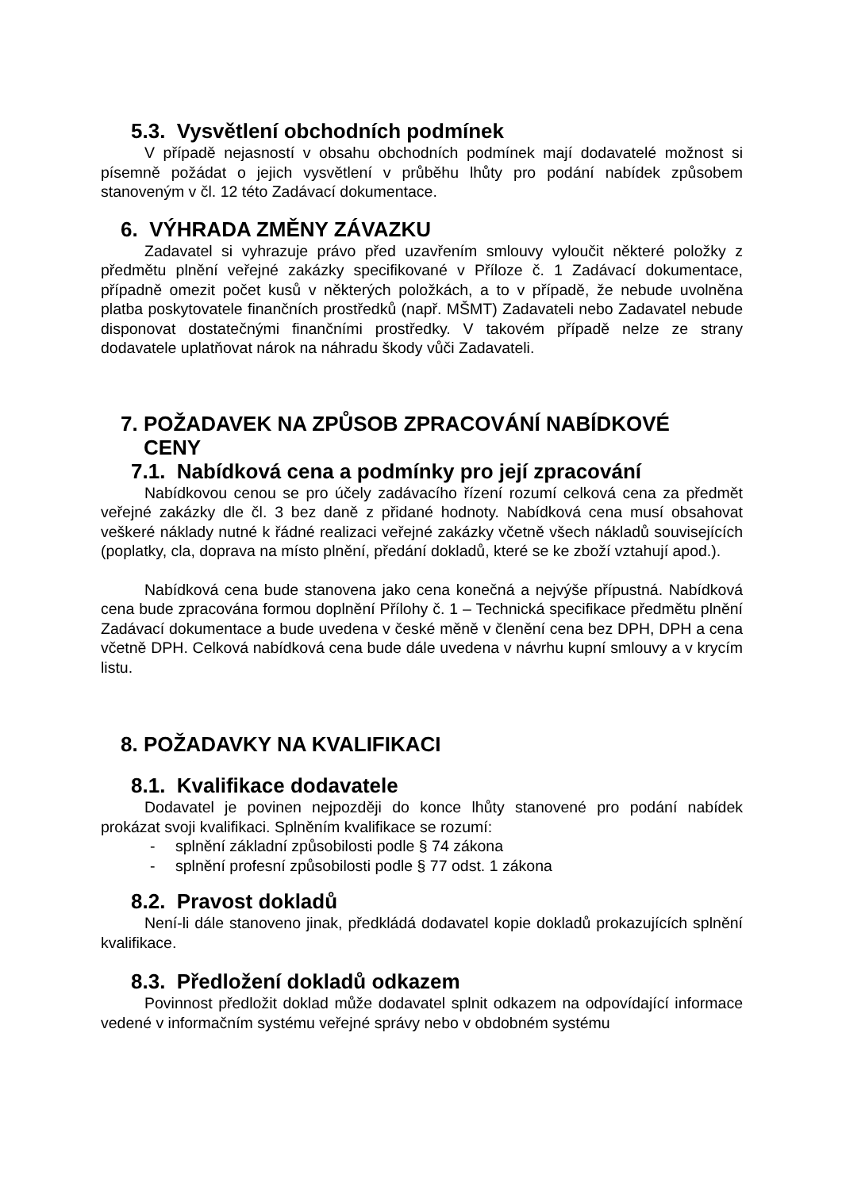5.3. Vysvětlení obchodních podmínek
V případě nejasností v obsahu obchodních podmínek mají dodavatelé možnost si písemně požádat o jejich vysvětlení v průběhu lhůty pro podání nabídek způsobem stanoveným v čl. 12 této Zadávací dokumentace.
6. VÝHRADA ZMĚNY ZÁVAZKU
Zadavatel si vyhrazuje právo před uzavřením smlouvy vyloučit některé položky z předmětu plnění veřejné zakázky specifikované v Příloze č. 1 Zadávací dokumentace, případně omezit počet kusů v některých položkách, a to v případě, že nebude uvolněna platba poskytovatele finančních prostředků (např. MŠMT) Zadavateli nebo Zadavatel nebude disponovat dostatečnými finančními prostředky. V takovém případě nelze ze strany dodavatele uplatňovat nárok na náhradu škody vůči Zadavateli.
7. POŽADAVEK NA ZPŮSOB ZPRACOVÁNÍ NABÍDKOVÉ
CENY
7.1. Nabídková cena a podmínky pro její zpracování
Nabídkovou cenou se pro účely zadávacího řízení rozumí celková cena za předmět veřejné zakázky dle čl. 3 bez daně z přidané hodnoty. Nabídková cena musí obsahovat veškeré náklady nutné k řádné realizaci veřejné zakázky včetně všech nákladů souvisejících (poplatky, cla, doprava na místo plnění, předání dokladů, které se ke zboží vztahují apod.).
Nabídková cena bude stanovena jako cena konečná a nejvýše přípustná. Nabídková cena bude zpracována formou doplnění Přílohy č. 1 – Technická specifikace předmětu plnění Zadávací dokumentace a bude uvedena v české měně v členění cena bez DPH, DPH a cena včetně DPH. Celková nabídková cena bude dále uvedena v návrhu kupní smlouvy a v krycím listu.
8. POŽADAVKY NA KVALIFIKACI
8.1. Kvalifikace dodavatele
Dodavatel je povinen nejpozději do konce lhůty stanovené pro podání nabídek prokázat svoji kvalifikaci. Splněním kvalifikace se rozumí:
- splnění základní způsobilosti podle § 74 zákona
- splnění profesní způsobilosti podle § 77 odst. 1 zákona
8.2. Pravost dokladů
Není-li dále stanoveno jinak, předkládá dodavatel kopie dokladů prokazujících splnění kvalifikace.
8.3. Předložení dokladů odkazem
Povinnost předložit doklad může dodavatel splnit odkazem na odpovídající informace vedené v informačním systému veřejné správy nebo v obdobném systému